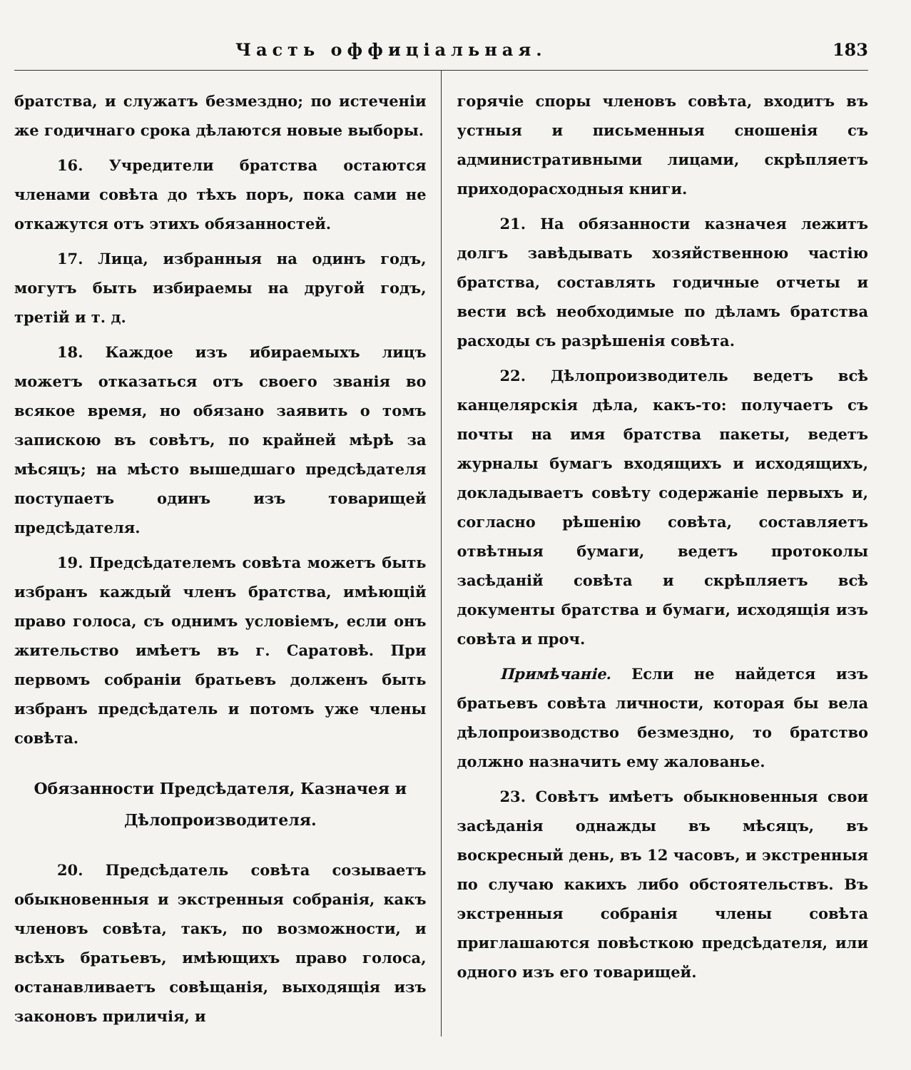Часть оффиціальная. 183
братства, и служатъ безмездно; по истеченіи же годичнаго срока дѣлаются новые выборы.
16. Учредители братства остаются членами совѣта до тѣхъ поръ, пока сами не откажутся отъ этихъ обязанностей.
17. Лица, избранныя на одинъ годъ, могутъ быть избираемы на другой годъ, третій и т. д.
18. Каждое изъ ибираемыхъ лицъ можетъ отказаться отъ своего званія во всякое время, но обязано заявить о томъ запискою въ совѣтъ, по крайней мѣрѣ за мѣсяцъ; на мѣсто вышедшаго предсѣдателя поступаетъ одинъ изъ товарищей предсѣдателя.
19. Предсѣдателемъ совѣта можетъ быть избранъ каждый членъ братства, имѣющій право голоса, съ однимъ условіемъ, если онъ жительство имѣетъ въ г. Саратовѣ. При первомъ собраніи братьевъ долженъ быть избранъ предсѣдатель и потомъ уже члены совѣта.
Обязанности Предсѣдателя, Казначея и Дѣлопроизводителя.
20. Предсѣдатель совѣта созываетъ обыкновенныя и экстренныя собранія, какъ членовъ совѣта, такъ, по возможности, и всѣхъ братьевъ, имѣющихъ право голоса, останавливаетъ совѣщанія, выходящія изъ законовъ приличія, и
горячіе споры членовъ совѣта, входитъ въ устныя и письменныя сношенія съ административными лицами, скрѣпляетъ приходорасходныя книги.
21. На обязанности казначея лежитъ долгъ завѣдывать хозяйственною частію братства, составлять годичные отчеты и вести всѣ необходимые по дѣламъ братства расходы съ разрѣшенія совѣта.
22. Дѣлопроизводитель ведетъ всѣ канцелярскія дѣла, какъ-то: получаетъ съ почты на имя братства пакеты, ведетъ журналы бумагъ входящихъ и исходящихъ, докладываетъ совѣту содержаніе первыхъ и, согласно рѣшенію совѣта, составляетъ отвѣтныя бумаги, ведетъ протоколы засѣданій совѣта и скрѣпляетъ всѣ документы братства и бумаги, исходящія изъ совѣта и проч.
Примѣчаніе. Если не найдется изъ братьевъ совѣта личности, которая бы вела дѣлопроизводство безмездно, то братство должно назначить ему жалованье.
23. Совѣтъ имѣетъ обыкновенныя свои засѣданія однажды въ мѣсяцъ, въ воскресный день, въ 12 часовъ, и экстренныя по случаю какихъ либо обстоятельствъ. Въ экстренныя собранія члены совѣта приглашаются повѣсткою предсѣдателя, или одного изъ его товарищей.